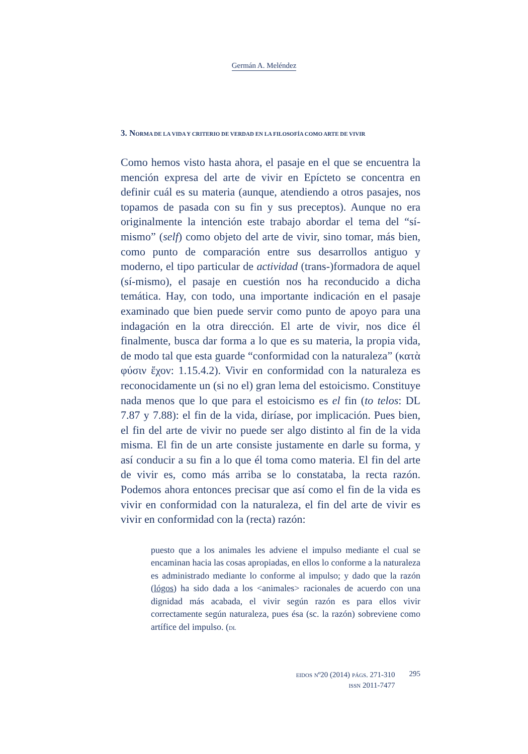Germán A. Meléndez
3. NORMA DE LA VIDA Y CRITERIO DE VERDAD EN LA FILOSOFÍA COMO ARTE DE VIVIR
Como hemos visto hasta ahora, el pasaje en el que se encuentra la mención expresa del arte de vivir en Epícteto se concentra en definir cuál es su materia (aunque, atendiendo a otros pasajes, nos topamos de pasada con su fin y sus preceptos). Aunque no era originalmente la intención este trabajo abordar el tema del “sí-mismo” (self) como objeto del arte de vivir, sino tomar, más bien, como punto de comparación entre sus desarrollos antiguo y moderno, el tipo particular de actividad (trans-)formadora de aquel (sí-mismo), el pasaje en cuestión nos ha reconducido a dicha temática. Hay, con todo, una importante indicación en el pasaje examinado que bien puede servir como punto de apoyo para una indagación en la otra dirección. El arte de vivir, nos dice él finalmente, busca dar forma a lo que es su materia, la propia vida, de modo tal que esta guarde “conformidad con la naturaleza” (κατὰ φύσιν ἔχον: 1.15.4.2). Vivir en conformidad con la naturaleza es reconocidamente un (si no el) gran lema del estoicismo. Constituye nada menos que lo que para el estoicismo es el fin (to telos: DL 7.87 y 7.88): el fin de la vida, diríase, por implicación. Pues bien, el fin del arte de vivir no puede ser algo distinto al fin de la vida misma. El fin de un arte consiste justamente en darle su forma, y así conducir a su fin a lo que él toma como materia. El fin del arte de vivir es, como más arriba se lo constataba, la recta razón. Podemos ahora entonces precisar que así como el fin de la vida es vivir en conformidad con la naturaleza, el fin del arte de vivir es vivir en conformidad con la (recta) razón:
puesto que a los animales les adviene el impulso mediante el cual se encaminan hacia las cosas apropiadas, en ellos lo conforme a la naturaleza es administrado mediante lo conforme al impulso; y dado que la razón (lógos) ha sido dada a los <animales> racionales de acuerdo con una dignidad más acabada, el vivir según razón es para ellos vivir correctamente según naturaleza, pues ésa (sc. la razón) sobreviene como artífice del impulso. (DL
EIDOS Nº20 (2014) PÁGS. 271-310
ISSN 2011-7477
295